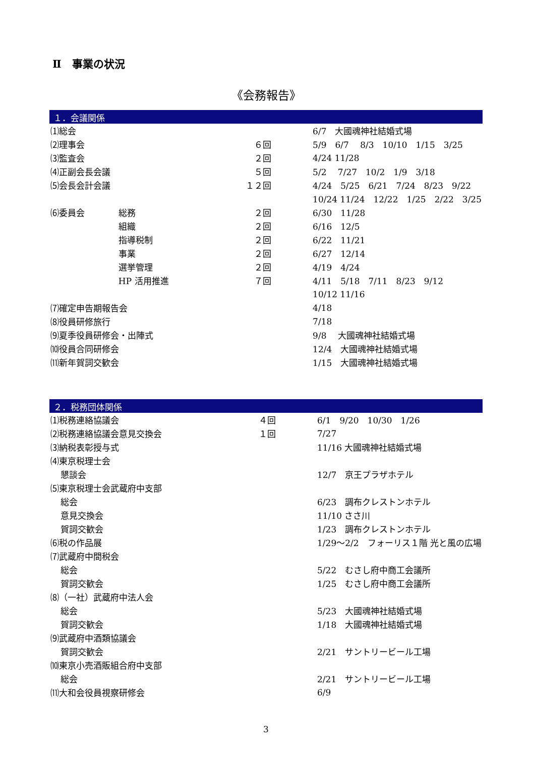Ⅱ　事業の状況
《会務報告》
１．会議関係
| ⑴総会 | | | 6/7 大國魂神社結婚式場 |
| ⑵理事会 | | ６回 | 5/9 6/7 8/3 10/10 1/15 3/25 |
| ⑶監査会 | | ２回 | 4/24 11/28 |
| ⑷正副会長会議 | | ５回 | 5/2 7/27 10/2 1/9 3/18 |
| ⑸会長会計会議 | | １２回 | 4/24 5/25 6/21 7/24 8/23 9/22 |
| | | | 10/24 11/24 12/22 1/25 2/22 3/25 |
| ⑹委員会 | 総務 | ２回 | 6/30 11/28 |
| | 組織 | ２回 | 6/16 12/5 |
| | 指導税制 | ２回 | 6/22 11/21 |
| | 事業 | ２回 | 6/27 12/14 |
| | 選挙管理 | ２回 | 4/19 4/24 |
| | HP 活用推進 | ７回 | 4/11 5/18 7/11 8/23 9/12 |
| | | | 10/12 11/16 |
| ⑺確定申告期報告会 | | | 4/18 |
| ⑻役員研修旅行 | | | 7/18 |
| ⑼夏季役員研修会・出陣式 | | | 9/8 大國魂神社結婚式場 |
| ⑽役員合同研修会 | | | 12/4 大國魂神社結婚式場 |
| ⑾新年賀詞交歓会 | | | 1/15 大國魂神社結婚式場 |
２．税務団体関係
| ⑴税務連絡協議会 | ４回 | 6/1 9/20 10/30 1/26 |
| ⑵税務連絡協議会意見交換会 | １回 | 7/27 |
| ⑶納税表彰授与式 | | 11/16 大國魂神社結婚式場 |
| ⑷東京税理士会 | | |
| 懇談会 | | 12/7 京王プラザホテル |
| ⑸東京税理士会武蔵府中支部 | | |
| 総会 | | 6/23 調布クレストンホテル |
| 意見交換会 | | 11/10 ささ川 |
| 賀詞交歓会 | | 1/23 調布クレストンホテル |
| ⑹税の作品展 | | 1/29～2/2 フォーリス１階 光と風の広場 |
| ⑺武蔵府中間税会 | | |
| 総会 | | 5/22 むさし府中商工会議所 |
| 賀詞交歓会 | | 1/25 むさし府中商工会議所 |
| ⑻（一社）武蔵府中法人会 | | |
| 総会 | | 5/23 大國魂神社結婚式場 |
| 賀詞交歓会 | | 1/18 大國魂神社結婚式場 |
| ⑼武蔵府中酒類協議会 | | |
| 賀詞交歓会 | | 2/21 サントリービール工場 |
| ⑽東京小売酒販組合府中支部 | | |
| 総会 | | 2/21 サントリービール工場 |
| ⑾大和会役員視察研修会 | | 6/9 |
3